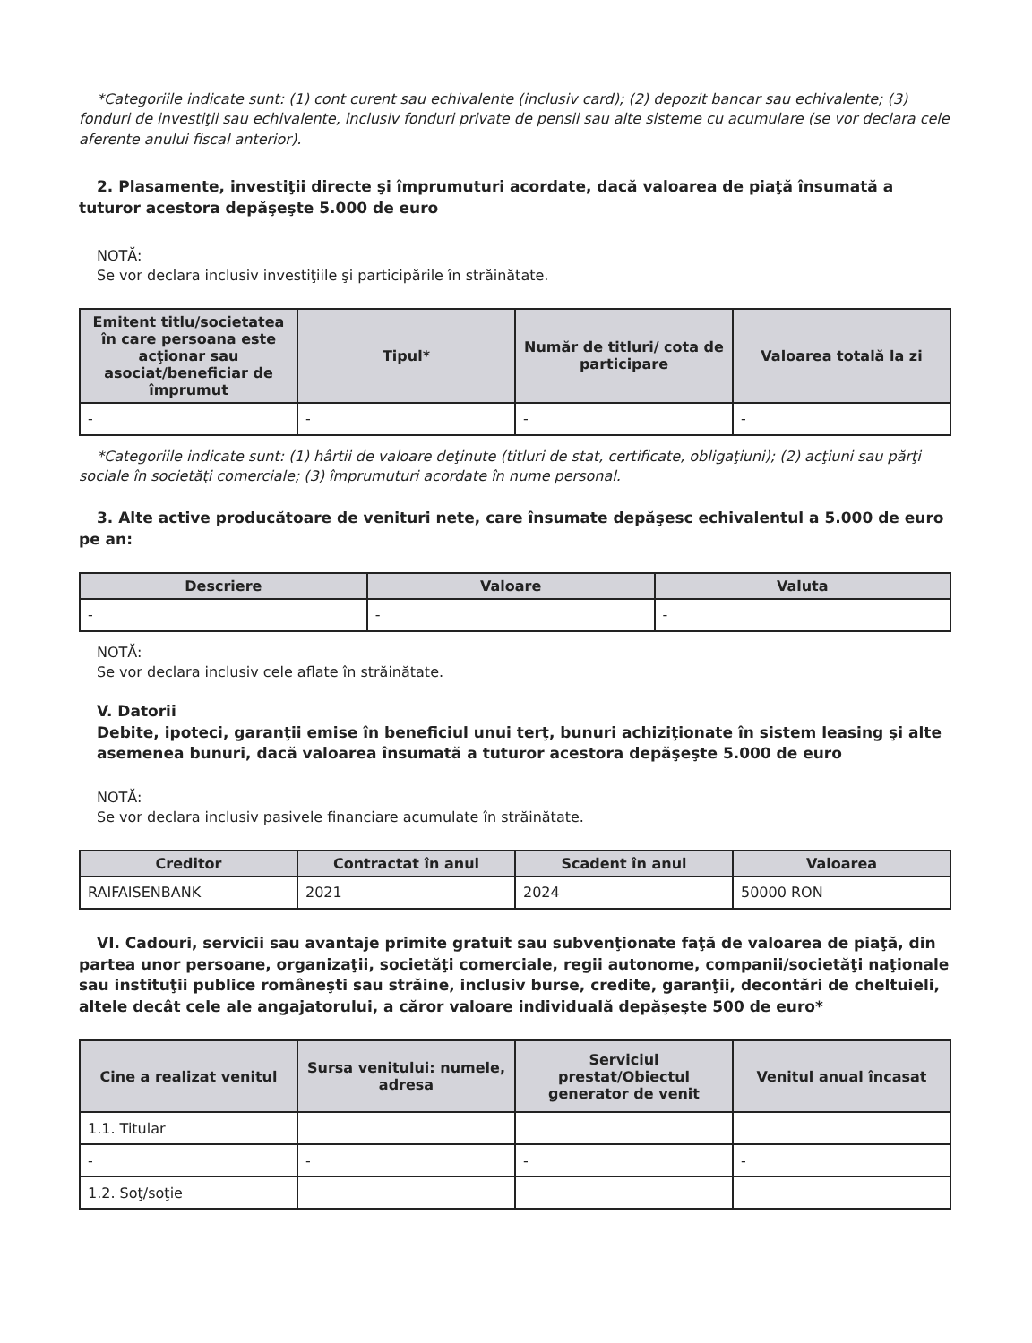*Categoriile indicate sunt: (1) cont curent sau echivalente (inclusiv card); (2) depozit bancar sau echivalente; (3) fonduri de investiţii sau echivalente, inclusiv fonduri private de pensii sau alte sisteme cu acumulare (se vor declara cele aferente anului fiscal anterior).
2. Plasamente, investiţii directe şi împrumuturi acordate, dacă valoarea de piaţă însumată a tuturor acestora depăşeşte 5.000 de euro
NOTĂ:
Se vor declara inclusiv investiţiile şi participările în străinătate.
| Emitent titlu/societatea în care persoana este acţionar sau asociat/beneficiar de împrumut | Tipul* | Număr de titluri/ cota de participare | Valoarea totală la zi |
| --- | --- | --- | --- |
| - | - | - | - |
*Categoriile indicate sunt: (1) hârtii de valoare deţinute (titluri de stat, certificate, obligaţiuni); (2) acţiuni sau părţi sociale în societăţi comerciale; (3) împrumuturi acordate în nume personal.
3. Alte active producătoare de venituri nete, care însumate depăşesc echivalentul a 5.000 de euro pe an:
| Descriere | Valoare | Valuta |
| --- | --- | --- |
| - | - | - |
NOTĂ:
Se vor declara inclusiv cele aflate în străinătate.
V. Datorii
Debite, ipoteci, garanţii emise în beneficiul unui terţ, bunuri achiziţionate în sistem leasing şi alte asemenea bunuri, dacă valoarea însumată a tuturor acestora depăşeşte 5.000 de euro
NOTĂ:
Se vor declara inclusiv pasivele financiare acumulate în străinătate.
| Creditor | Contractat în anul | Scadent în anul | Valoarea |
| --- | --- | --- | --- |
| RAIFAISENBANK | 2021 | 2024 | 50000 RON |
VI. Cadouri, servicii sau avantaje primite gratuit sau subvenţionate faţă de valoarea de piaţă, din partea unor persoane, organizaţii, societăţi comerciale, regii autonome, companii/societăţi naţionale sau instituţii publice româneşti sau străine, inclusiv burse, credite, garanţii, decontări de cheltuieli, altele decât cele ale angajatorului, a căror valoare individuală depăşeşte 500 de euro*
| Cine a realizat venitul | Sursa venitului: numele, adresa | Serviciul prestat/Obiectul generator de venit | Venitul anual încasat |
| --- | --- | --- | --- |
| 1.1. Titular | | | |
| - | - | - | - |
| 1.2. Soţ/soţie | | | |